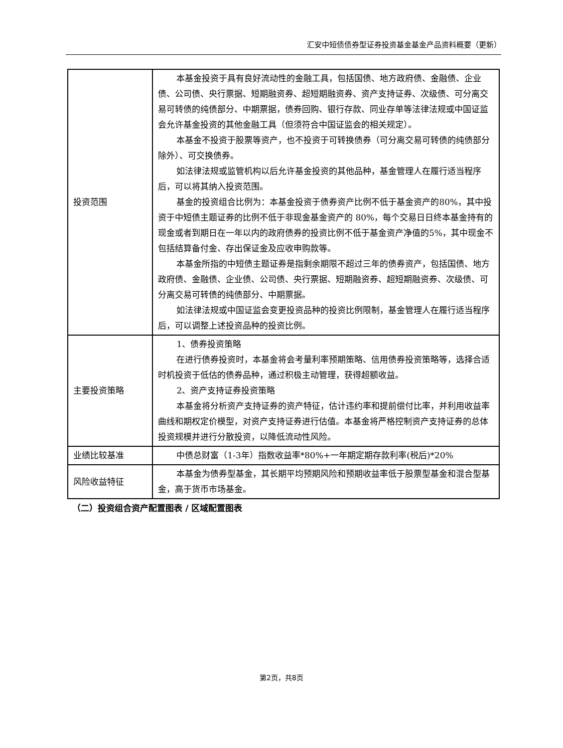汇安中短债债券型证券投资基金基金产品资料概要（更新）
| 投资范围 | 本基金投资于具有良好流动性的金融工具，包括国债、地方政府债、金融债、企业债、公司债、央行票据、短期融资券、超短期融资券、资产支持证券、次级债、可分离交易可转债的纯债部分、中期票据，债券回购、银行存款、同业存单等法律法规或中国证监会允许基金投资的其他金融工具（但须符合中国证监会的相关规定）。 本基金不投资于股票等资产，也不投资于可转换债券（可分离交易可转债的纯债部分除外）、可交换债券。 如法律法规或监管机构以后允许基金投资的其他品种，基金管理人在履行适当程序后，可以将其纳入投资范围。 基金的投资组合比例为：本基金投资于债券资产比例不低于基金资产的80%，其中投资于中短债主题证券的比例不低于非现金基金资产的 80%，每个交易日日终本基金持有的现金或者到期日在一年以内的政府债券的投资比例不低于基金资产净值的5%，其中现金不包括结算备付金、存出保证金及应收申购款等。 本基金所指的中短债主题证券是指剩余期限不超过三年的债券资产，包括国债、地方政府债、金融债、企业债、公司债、央行票据、短期融资券、超短期融资券、次级债、可分离交易可转债的纯债部分、中期票据。 如法律法规或中国证监会变更投资品种的投资比例限制，基金管理人在履行适当程序后，可以调整上述投资品种的投资比例。 |
| 主要投资策略 | 1、债券投资策略 在进行债券投资时，本基金将会考量利率预期策略、信用债券投资策略等，选择合适时机投资于低估的债券品种，通过积极主动管理，获得超额收益。 2、资产支持证券投资策略 本基金将分析资产支持证券的资产特征，估计违约率和提前偿付比率，并利用收益率曲线和期权定价模型，对资产支持证券进行估值。本基金将严格控制资产支持证券的总体投资规模并进行分散投资，以降低流动性风险。 |
| 业绩比较基准 | 中债总财富（1-3年）指数收益率*80%+一年期定期存款利率(税后)*20% |
| 风险收益特征 | 本基金为债券型基金，其长期平均预期风险和预期收益率低于股票型基金和混合型基金，高于货币市场基金。 |
（二）投资组合资产配置图表 / 区域配置图表
第2页，共8页